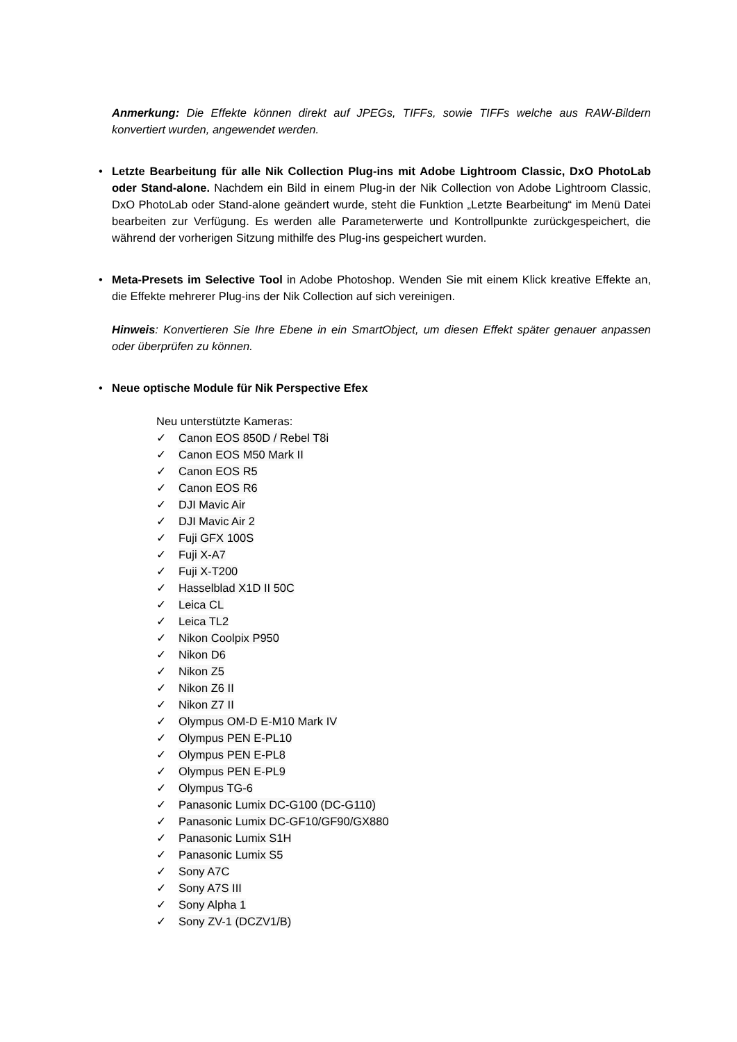Anmerkung: Die Effekte können direkt auf JPEGs, TIFFs, sowie TIFFs welche aus RAW-Bildern konvertiert wurden, angewendet werden.
• Letzte Bearbeitung für alle Nik Collection Plug-ins mit Adobe Lightroom Classic, DxO PhotoLab oder Stand-alone. Nachdem ein Bild in einem Plug-in der Nik Collection von Adobe Lightroom Classic, DxO PhotoLab oder Stand-alone geändert wurde, steht die Funktion „Letzte Bearbeitung“ im Menü Datei bearbeiten zur Verfügung. Es werden alle Parameterwerte und Kontrollpunkte zurückgespeichert, die während der vorherigen Sitzung mithilfe des Plug-ins gespeichert wurden.
• Meta-Presets im Selective Tool in Adobe Photoshop. Wenden Sie mit einem Klick kreative Effekte an, die Effekte mehrerer Plug-ins der Nik Collection auf sich vereinigen.
Hinweis: Konvertieren Sie Ihre Ebene in ein SmartObject, um diesen Effekt später genauer anpassen oder überprüfen zu können.
• Neue optische Module für Nik Perspective Efex
Neu unterstützte Kameras:
✓ Canon EOS 850D / Rebel T8i
✓ Canon EOS M50 Mark II
✓ Canon EOS R5
✓ Canon EOS R6
✓ DJI Mavic Air
✓ DJI Mavic Air 2
✓ Fuji GFX 100S
✓ Fuji X-A7
✓ Fuji X-T200
✓ Hasselblad X1D II 50C
✓ Leica CL
✓ Leica TL2
✓ Nikon Coolpix P950
✓ Nikon D6
✓ Nikon Z5
✓ Nikon Z6 II
✓ Nikon Z7 II
✓ Olympus OM-D E-M10 Mark IV
✓ Olympus PEN E-PL10
✓ Olympus PEN E-PL8
✓ Olympus PEN E-PL9
✓ Olympus TG-6
✓ Panasonic Lumix DC-G100 (DC-G110)
✓ Panasonic Lumix DC-GF10/GF90/GX880
✓ Panasonic Lumix S1H
✓ Panasonic Lumix S5
✓ Sony A7C
✓ Sony A7S III
✓ Sony Alpha 1
✓ Sony ZV-1 (DCZV1/B)